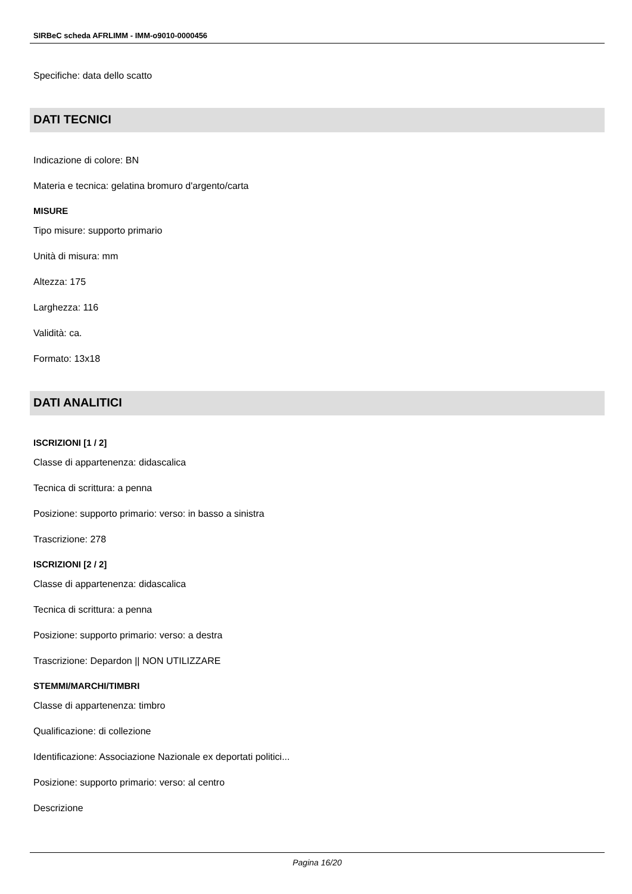SIRBeC scheda AFRLIMM - IMM-o9010-0000456
Specifiche: data dello scatto
DATI TECNICI
Indicazione di colore: BN
Materia e tecnica: gelatina bromuro d'argento/carta
MISURE
Tipo misure: supporto primario
Unità di misura: mm
Altezza: 175
Larghezza: 116
Validità: ca.
Formato: 13x18
DATI ANALITICI
ISCRIZIONI [1 / 2]
Classe di appartenenza: didascalica
Tecnica di scrittura: a penna
Posizione: supporto primario: verso: in basso a sinistra
Trascrizione: 278
ISCRIZIONI [2 / 2]
Classe di appartenenza: didascalica
Tecnica di scrittura: a penna
Posizione: supporto primario: verso: a destra
Trascrizione: Depardon || NON UTILIZZARE
STEMMI/MARCHI/TIMBRI
Classe di appartenenza: timbro
Qualificazione: di collezione
Identificazione: Associazione Nazionale ex deportati politici...
Posizione: supporto primario: verso: al centro
Descrizione
Pagina 16/20